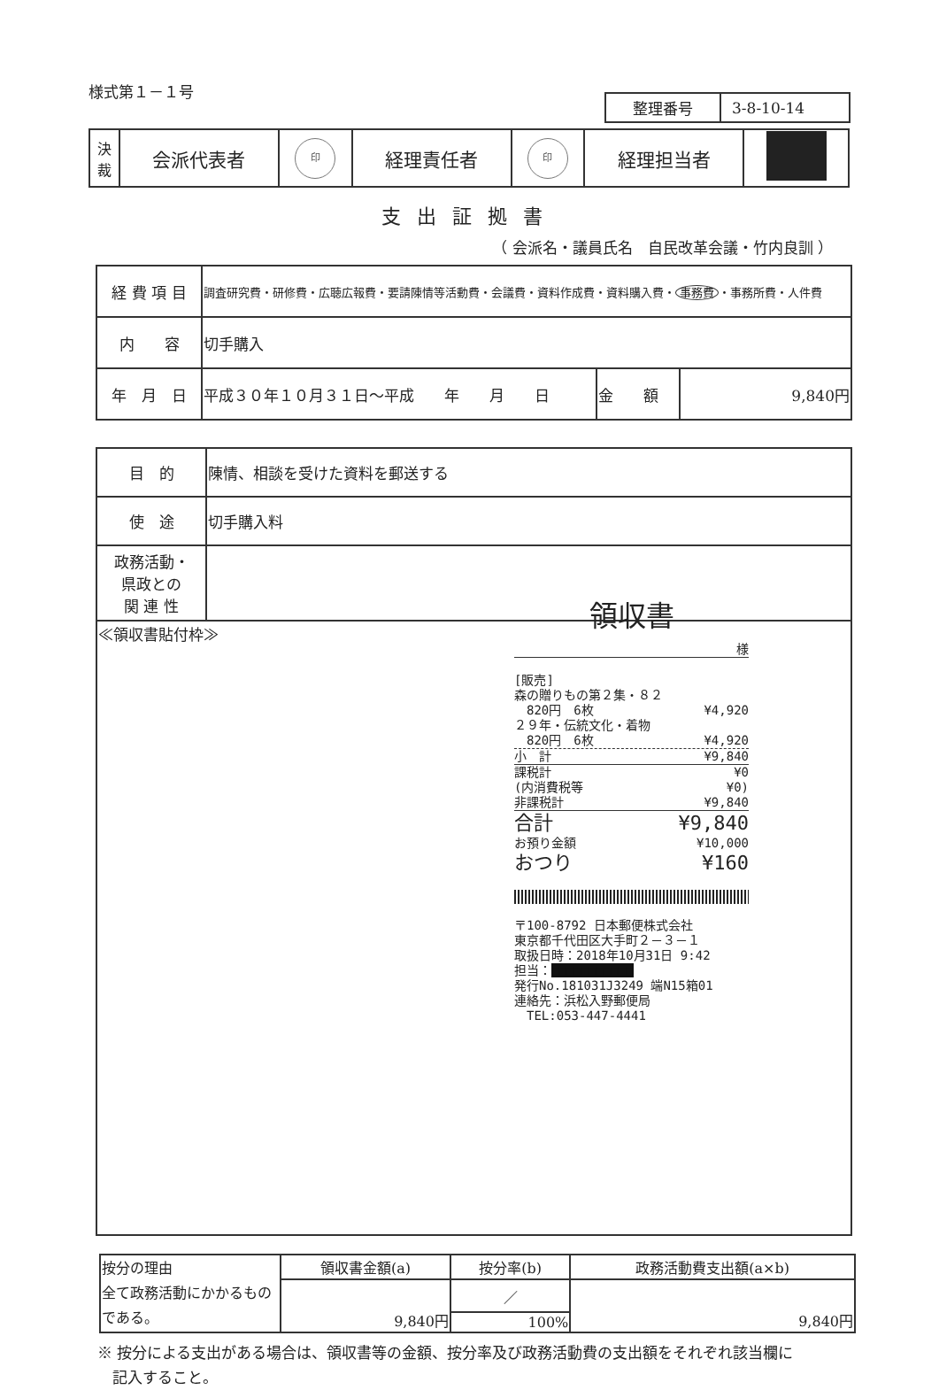様式第１－１号
| 整理番号 | 3-8-10-14 |
| 決 裁 | 会派代表者 | 印 | 経理責任者 | 印 | 経理担当者 | |
支出証拠書
（ 会派名・議員氏名　自民改革会議・竹内良訓 ）
| 経 費 項 目 | 調査研究費・研修費・広聴広報費・要請陳情等活動費・会議費・資料作成費・資料購入費・ 事務費 ・事務所費・人件費 | | |
| 内 容 | 切手購入 | | |
| 年 月 日 | 平成３０年１０月３１日～平成 年 月 日 | 金 額 | 9,840円 |
| 目 的 | 陳情、相談を受けた資料を郵送する |
| 使 途 | 切手購入料 |
| 政務活動・ 県政との 関 連 性 | |
| ≪領収書貼付枠≫ 領収書 様 [販売] 森の贈りもの第２集・８２ 820円 6枚 ¥4,920 ２９年・伝統文化・着物 820円 6枚 ¥4,920 小 計 ¥9,840 課税計 ¥0 (内消費税等 ¥0) 非課税計 ¥9,840 合計 ¥9,840 お預り金額 ¥10,000 おつり ¥160 〒100-8792 日本郵便株式会社 東京都千代田区大手町２－３－１ 取扱日時：2018年10月31日 9:42 担当： ■■■■■■■■■■■ 発行No.181031J3249 端N15箱01 連絡先：浜松入野郵便局 TEL:053-447-4441 | |
| 按分の理由 全て政務活動にかかるものである。 | 領収書金額(a) | 按分率(b) | 政務活動費支出額(a×b) |
| | 9,840円 | ／ | 9,840円 |
| | | 100% | |
※ 按分による支出がある場合は、領収書等の金額、按分率及び政務活動費の支出額をそれぞれ該当欄に
　記入すること。